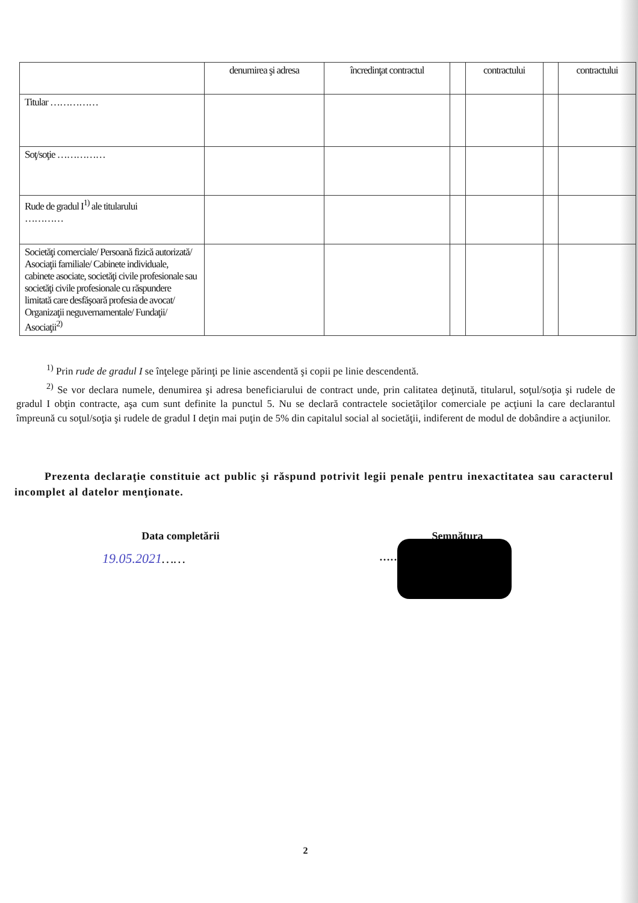| | denumirea şi adresa | încredinţat contractul | | contractului | | contractului |
| --- | --- | --- | --- | --- | --- | --- |
| Titular …………… | | | | | | |
| Soţ/soţie …………… | | | | | | |
| Rude de gradul I<sup>1)</sup> ale titularului ………… | | | | | | |
| Societăţi comerciale/ Persoană fizică autorizată/ Asociaţii familiale/ Cabinete individuale, cabinete asociate, societăţi civile profesionale sau societăţi civile profesionale cu răspundere limitată care desfăşoară profesia de avocat/ Organizaţii neguvernamentale/ Fundaţii/ Asociaţii<sup>2)</sup> | | | | | | |
<sup>1)</sup> Prin rude de gradul I se înţelege părinţi pe linie ascendentă şi copii pe linie descendentă.
<sup>2)</sup> Se vor declara numele, denumirea şi adresa beneficiarului de contract unde, prin calitatea deţinută, titularul, soţul/soţia şi rudele de gradul I obţin contracte, aşa cum sunt definite la punctul 5. Nu se declară contractele societăţilor comerciale pe acţiuni la care declarantul împreună cu soţul/soţia şi rudele de gradul I deţin mai puţin de 5% din capitalul social al societăţii, indiferent de modul de dobândire a acţiunilor.
Prezenta declaraţie constituie act public şi răspund potrivit legii penale pentru inexactitatea sau caracterul incomplet al datelor menţionate.
Data completării
19.05.2021……
Semnătura
……………………………
2